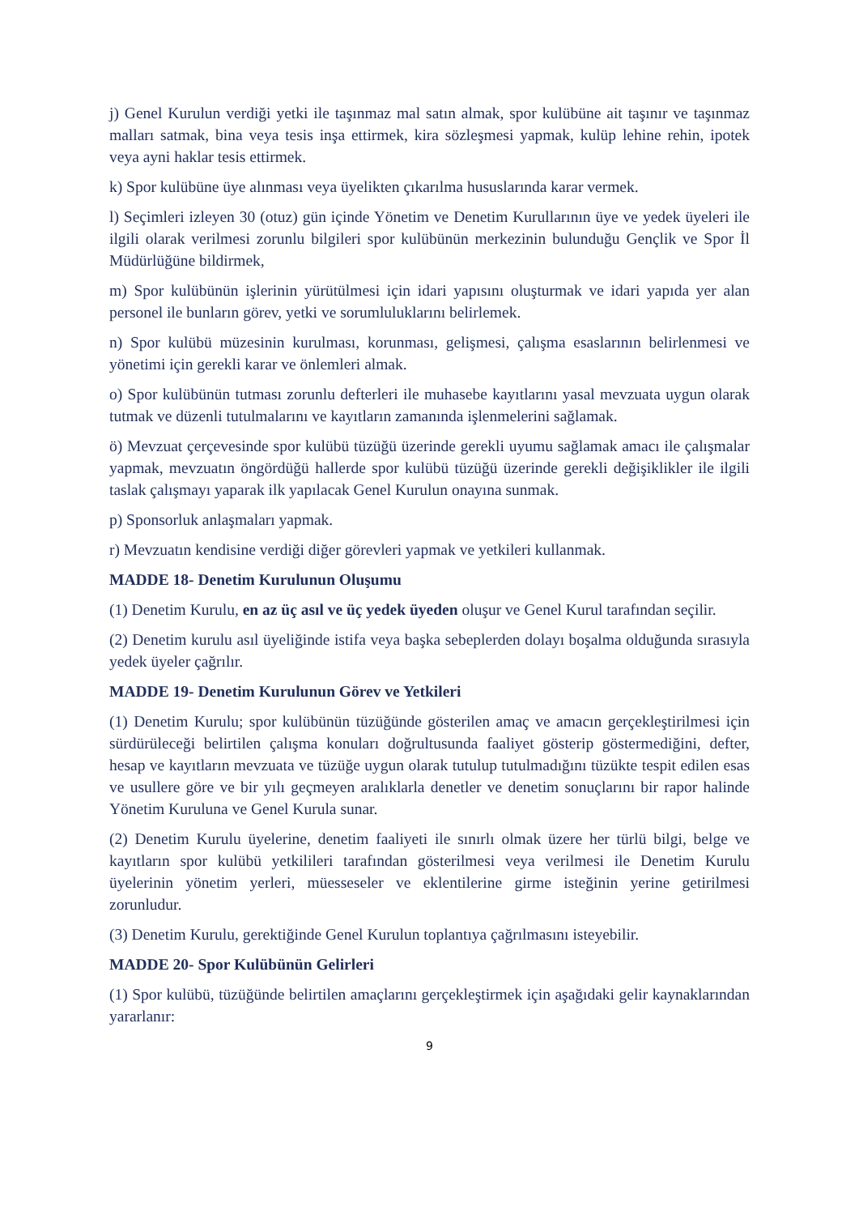j) Genel Kurulun verdiği yetki ile taşınmaz mal satın almak, spor kulübüne ait taşınır ve taşınmaz malları satmak, bina veya tesis inşa ettirmek, kira sözleşmesi yapmak, kulüp lehine rehin, ipotek veya ayni haklar tesis ettirmek.
k) Spor kulübüne üye alınması veya üyelikten çıkarılma hususlarında karar vermek.
l) Seçimleri izleyen 30 (otuz) gün içinde Yönetim ve Denetim Kurullarının üye ve yedek üyeleri ile ilgili olarak verilmesi zorunlu bilgileri spor kulübünün merkezinin bulunduğu Gençlik ve Spor İl Müdürlüğüne bildirmek,
m) Spor kulübünün işlerinin yürütülmesi için idari yapısını oluşturmak ve idari yapıda yer alan personel ile bunların görev, yetki ve sorumluluklarını belirlemek.
n) Spor kulübü müzesinin kurulması, korunması, gelişmesi, çalışma esaslarının belirlenmesi ve yönetimi için gerekli karar ve önlemleri almak.
o) Spor kulübünün tutması zorunlu defterleri ile muhasebe kayıtlarını yasal mevzuata uygun olarak tutmak ve düzenli tutulmalarını ve kayıtların zamanında işlenmelerini sağlamak.
ö) Mevzuat çerçevesinde spor kulübü tüzüğü üzerinde gerekli uyumu sağlamak amacı ile çalışmalar yapmak, mevzuatın öngördüğü hallerde spor kulübü tüzüğü üzerinde gerekli değişiklikler ile ilgili taslak çalışmayı yaparak ilk yapılacak Genel Kurulun onayına sunmak.
p) Sponsorluk anlaşmaları yapmak.
r) Mevzuatın kendisine verdiği diğer görevleri yapmak ve yetkileri kullanmak.
MADDE 18- Denetim Kurulunun Oluşumu
(1) Denetim Kurulu, en az üç asıl ve üç yedek üyeden oluşur ve Genel Kurul tarafından seçilir.
(2) Denetim kurulu asıl üyeliğinde istifa veya başka sebeplerden dolayı boşalma olduğunda sırasıyla yedek üyeler çağrılır.
MADDE 19- Denetim Kurulunun Görev ve Yetkileri
(1) Denetim Kurulu; spor kulübünün tüzüğünde gösterilen amaç ve amacın gerçekleştirilmesi için sürdürüleceği belirtilen çalışma konuları doğrultusunda faaliyet gösterip göstermediğini, defter, hesap ve kayıtların mevzuata ve tüzüğe uygun olarak tutulup tutulmadığını tüzükte tespit edilen esas ve usullere göre ve bir yılı geçmeyen aralıklarla denetler ve denetim sonuçlarını bir rapor halinde Yönetim Kuruluna ve Genel Kurula sunar.
(2) Denetim Kurulu üyelerine, denetim faaliyeti ile sınırlı olmak üzere her türlü bilgi, belge ve kayıtların spor kulübü yetkilileri tarafından gösterilmesi veya verilmesi ile Denetim Kurulu üyelerinin yönetim yerleri, müesseseler ve eklentilerine girme isteğinin yerine getirilmesi zorunludur.
(3) Denetim Kurulu, gerektiğinde Genel Kurulun toplantıya çağrılmasını isteyebilir.
MADDE 20- Spor Kulübünün Gelirleri
(1) Spor kulübü, tüzüğünde belirtilen amaçlarını gerçekleştirmek için aşağıdaki gelir kaynaklarından yararlanır:
9